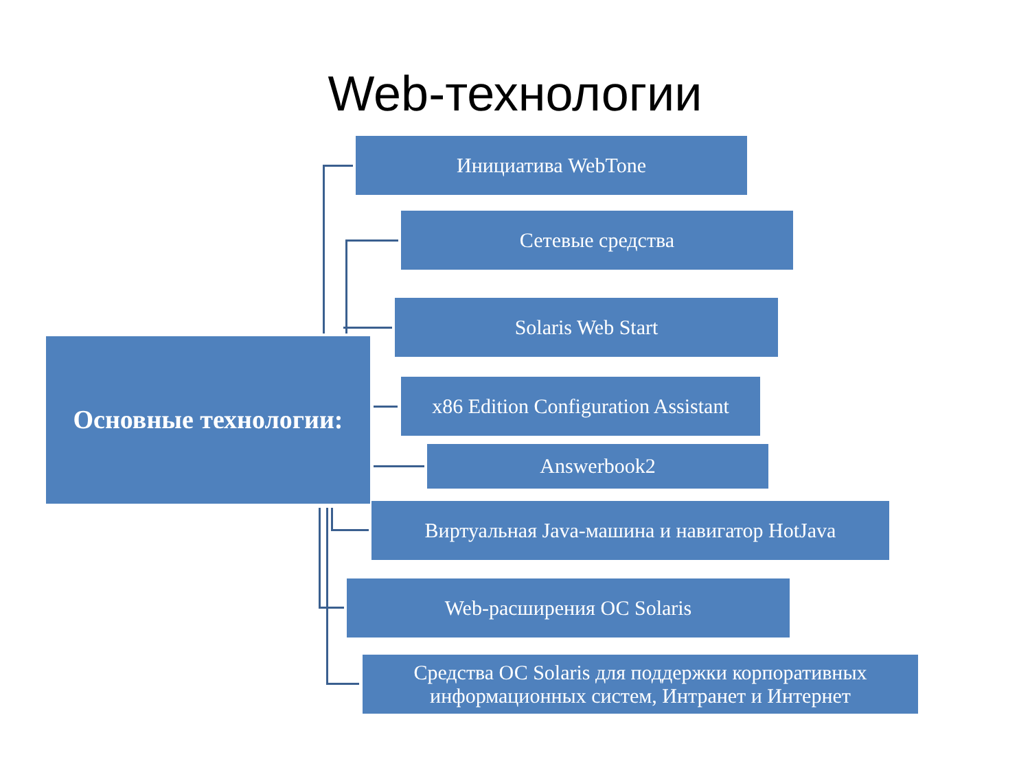Web-технологии
Основные технологии:
Инициатива WebTone
Сетевые средства
Solaris Web Start
x86 Edition Configuration Assistant
Answerbook2
Виртуальная Java-машина и навигатор HotJava
Web-расширения ОС Solaris
Средства ОС Solaris для поддержки корпоративных информационных систем, Интранет и Интернет